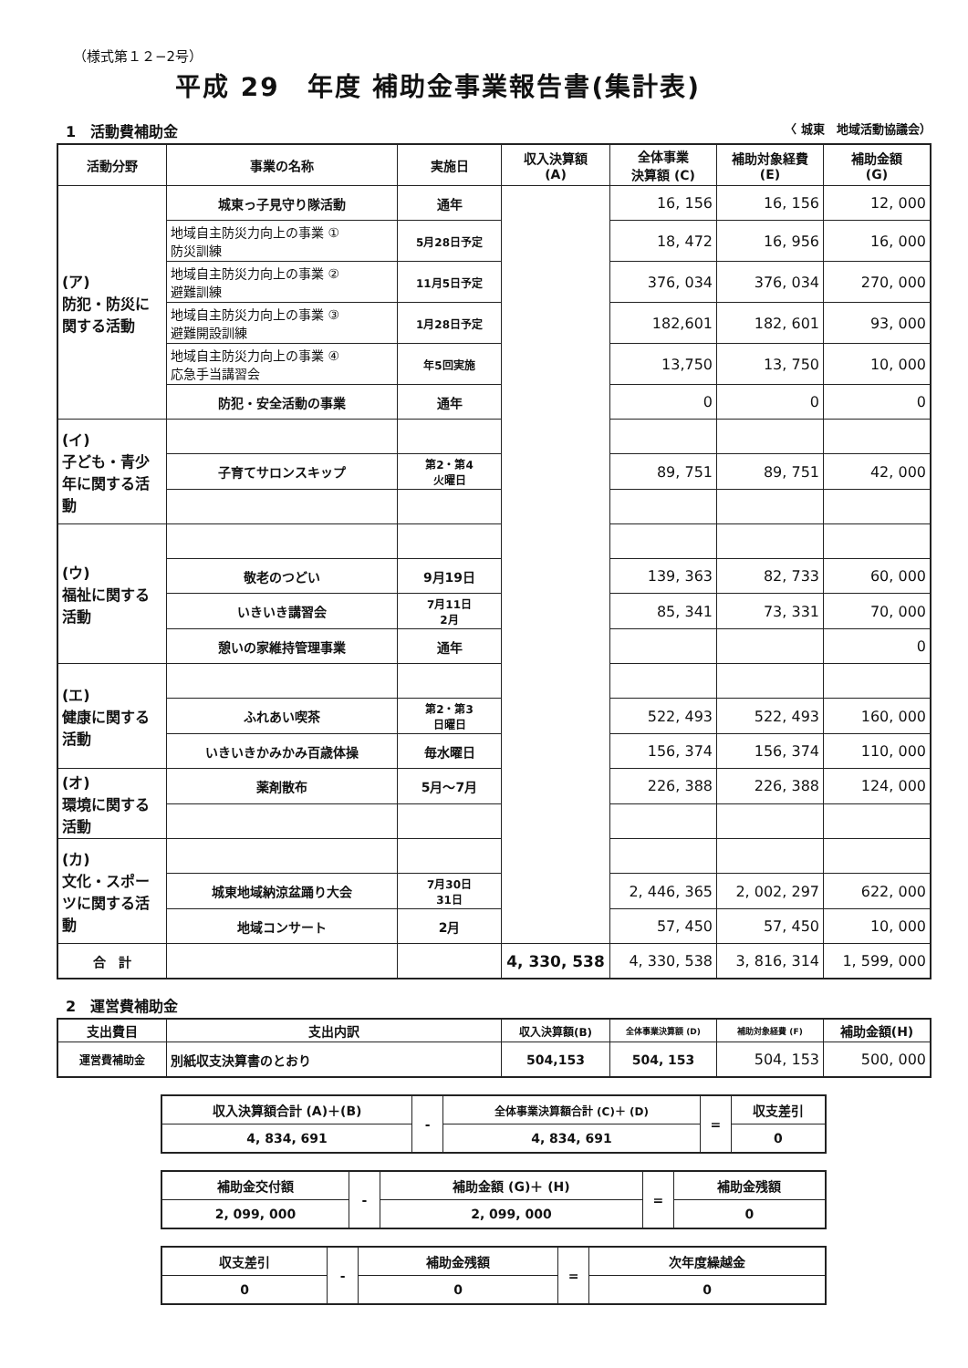（様式第１２−2号）
平成 29　年度 補助金事業報告書(集計表)
1　活動費補助金 〈 城東　地域活動協議会）
| 活動分野 | 事業の名称 | 実施日 | 収入決算額 (A) | 全体事業 決算額 (C) | 補助対象経費 (E) | 補助金額 (G) |
| --- | --- | --- | --- | --- | --- | --- |
| (ア) 防犯・防災に関する活動 | 城東っ子見守り隊活動 | 通年 | | 16, 156 | 16, 156 | 12, 000 |
| | 地域自主防災力向上の事業 ① 防災訓練 | 5月28日予定 | | 18, 472 | 16, 956 | 16, 000 |
| | 地域自主防災力向上の事業 ② 避難訓練 | 11月5日予定 | | 376, 034 | 376, 034 | 270, 000 |
| | 地域自主防災力向上の事業 ③ 避難開設訓練 | 1月28日予定 | | 182,601 | 182, 601 | 93, 000 |
| | 地域自主防災力向上の事業 ④ 応急手当講習会 | 年5回実施 | | 13,750 | 13, 750 | 10, 000 |
| | 防犯・安全活動の事業 | 通年 | | 0 | 0 | 0 |
| (イ) 子ども・青少年に関する活動 | | | | | | |
| | 子育てサロンスキップ | 第2・第4 火曜日 | | 89, 751 | 89, 751 | 42, 000 |
| (ウ) 福祉に関する活動 | | | | | | |
| | 敬老のつどい | 9月19日 | | 139, 363 | 82, 733 | 60, 000 |
| | いきいき講習会 | 7月11日 2月 | | 85, 341 | 73, 331 | 70, 000 |
| | 憩いの家維持管理事業 | 通年 | | | | 0 |
| (エ) 健康に関する活動 | | | | | | |
| | ふれあい喫茶 | 第2・第3 日曜日 | | 522, 493 | 522, 493 | 160, 000 |
| | いきいきかみかみ百歳体操 | 毎水曜日 | | 156, 374 | 156, 374 | 110, 000 |
| (オ) 環境に関する活動 | 薬剤散布 | 5月～7月 | | 226, 388 | 226, 388 | 124, 000 |
| (カ) 文化・スポーツに関する活動 | | | | | | |
| | 城東地域納涼盆踊り大会 | 7月30日 31日 | | 2, 446, 365 | 2, 002, 297 | 622, 000 |
| | 地域コンサート | 2月 | | 57, 450 | 57, 450 | 10, 000 |
| 合 計 | | | 4, 330, 538 | 4, 330, 538 | 3, 816, 314 | 1, 599, 000 |
2　運営費補助金
| 支出費目 | 支出内訳 | 収入決算額(B) | 全体事業決算額 (D) | 補助対象経費 (F) | 補助金額(H) |
| --- | --- | --- | --- | --- | --- |
| 運営費補助金 | 別紙収支決算書のとおり | 504,153 | 504, 153 | 504, 153 | 500, 000 |
| 収入決算額合計 (A)＋(B) | - | 全体事業決算額合計 (C)＋ (D) | = | 収支差引 |
| 4, 834, 691 | | 4, 834, 691 | | 0 |
| 補助金交付額 | - | 補助金額 (G)＋ (H) | = | 補助金残額 |
| 2, 099, 000 | | 2, 099, 000 | | 0 |
| 収支差引 | - | 補助金残額 | = | 次年度繰越金 |
| 0 | | 0 | | 0 |